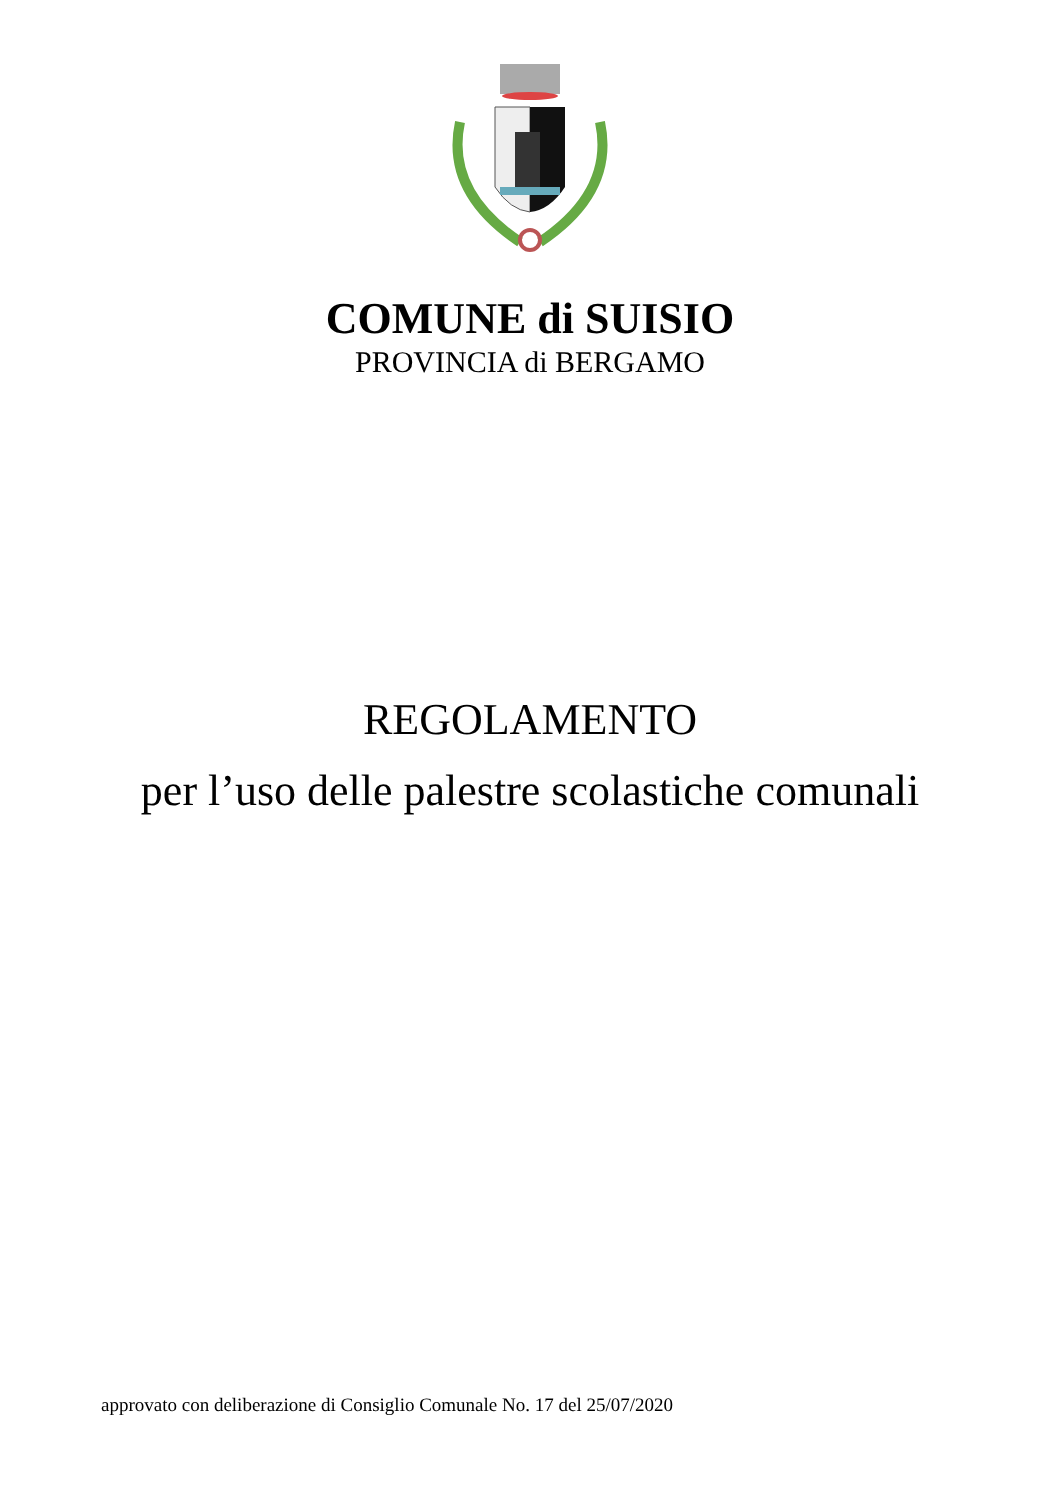COMUNE di SUISIO
PROVINCIA di BERGAMO
REGOLAMENTO
per l’uso delle palestre scolastiche comunali
approvato con deliberazione di Consiglio Comunale No. 17 del 25/07/2020